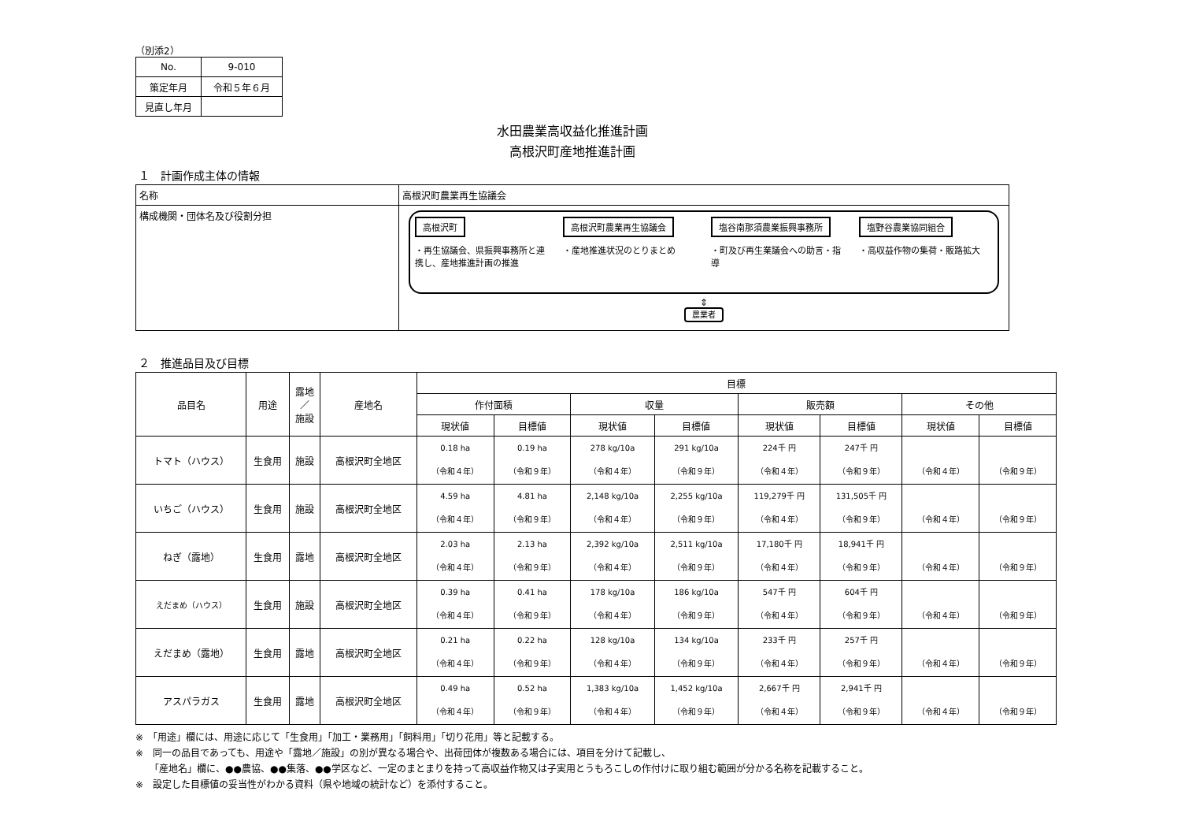（別添2）
| No. | 9-010 |
| 策定年月 | 令和５年６月 |
| 見直し年月 | |
水田農業高収益化推進計画
高根沢町産地推進計画
１　計画作成主体の情報
| 名称 | 高根沢町農業再生協議会 |
| 構成機関・団体名及び役割分担 | 高根沢町 ・再生協議会、県振興事務所と連携し、産地推進計画の推進 高根沢町農業再生協議会 ・産地推進状況のとりまとめ 塩谷南那須農業振興事務所 ・町及び再生業議会への助言・指導 塩野谷農業協同組合 ・高収益作物の集荷・販路拡大 ⇕ 農業者 |
２　推進品目及び目標
| 品目名 | 用途 | 露地 ／ 施設 | 産地名 | 目標 | | | | | | | |
| --- | --- | --- | --- | --- | --- | --- | --- | --- | --- | --- | --- |
| | | | | 作付面積 | | 収量 | | 販売額 | | その他 | |
| | | | | 現状値 | 目標値 | 現状値 | 目標値 | 現状値 | 目標値 | 現状値 | 目標値 |
| トマト（ハウス） | 生食用 | 施設 | 高根沢町全地区 | 0.18 ha （令和４年） | 0.19 ha （令和９年） | 278 kg/10a （令和４年） | 291 kg/10a （令和９年） | 224千 円 （令和４年） | 247千 円 （令和９年） | （令和４年） | （令和９年） |
| いちご（ハウス） | 生食用 | 施設 | 高根沢町全地区 | 4.59 ha （令和４年） | 4.81 ha （令和９年） | 2,148 kg/10a （令和４年） | 2,255 kg/10a （令和９年） | 119,279千 円 （令和４年） | 131,505千 円 （令和９年） | （令和４年） | （令和９年） |
| ねぎ（露地） | 生食用 | 露地 | 高根沢町全地区 | 2.03 ha （令和４年） | 2.13 ha （令和９年） | 2,392 kg/10a （令和４年） | 2,511 kg/10a （令和９年） | 17,180千 円 （令和４年） | 18,941千 円 （令和９年） | （令和４年） | （令和９年） |
| えだまめ（ハウス） | 生食用 | 施設 | 高根沢町全地区 | 0.39 ha （令和４年） | 0.41 ha （令和９年） | 178 kg/10a （令和４年） | 186 kg/10a （令和９年） | 547千 円 （令和４年） | 604千 円 （令和９年） | （令和４年） | （令和９年） |
| えだまめ（露地） | 生食用 | 露地 | 高根沢町全地区 | 0.21 ha （令和４年） | 0.22 ha （令和９年） | 128 kg/10a （令和４年） | 134 kg/10a （令和９年） | 233千 円 （令和４年） | 257千 円 （令和９年） | （令和４年） | （令和９年） |
| アスパラガス | 生食用 | 露地 | 高根沢町全地区 | 0.49 ha （令和４年） | 0.52 ha （令和９年） | 1,383 kg/10a （令和４年） | 1,452 kg/10a （令和９年） | 2,667千 円 （令和４年） | 2,941千 円 （令和９年） | （令和４年） | （令和９年） |
※　「用途」欄には、用途に応じて「生食用」「加工・業務用」「飼料用」「切り花用」等と記載する。
※　同一の品目であっても、用途や「露地／施設」の別が異なる場合や、出荷団体が複数ある場合には、項目を分けて記載し、
　　「産地名」欄に、●●農協、●●集落、●●学区など、一定のまとまりを持って高収益作物又は子実用とうもろこしの作付けに取り組む範囲が分かる名称を記載すること。
※　設定した目標値の妥当性がわかる資料（県や地域の統計など）を添付すること。